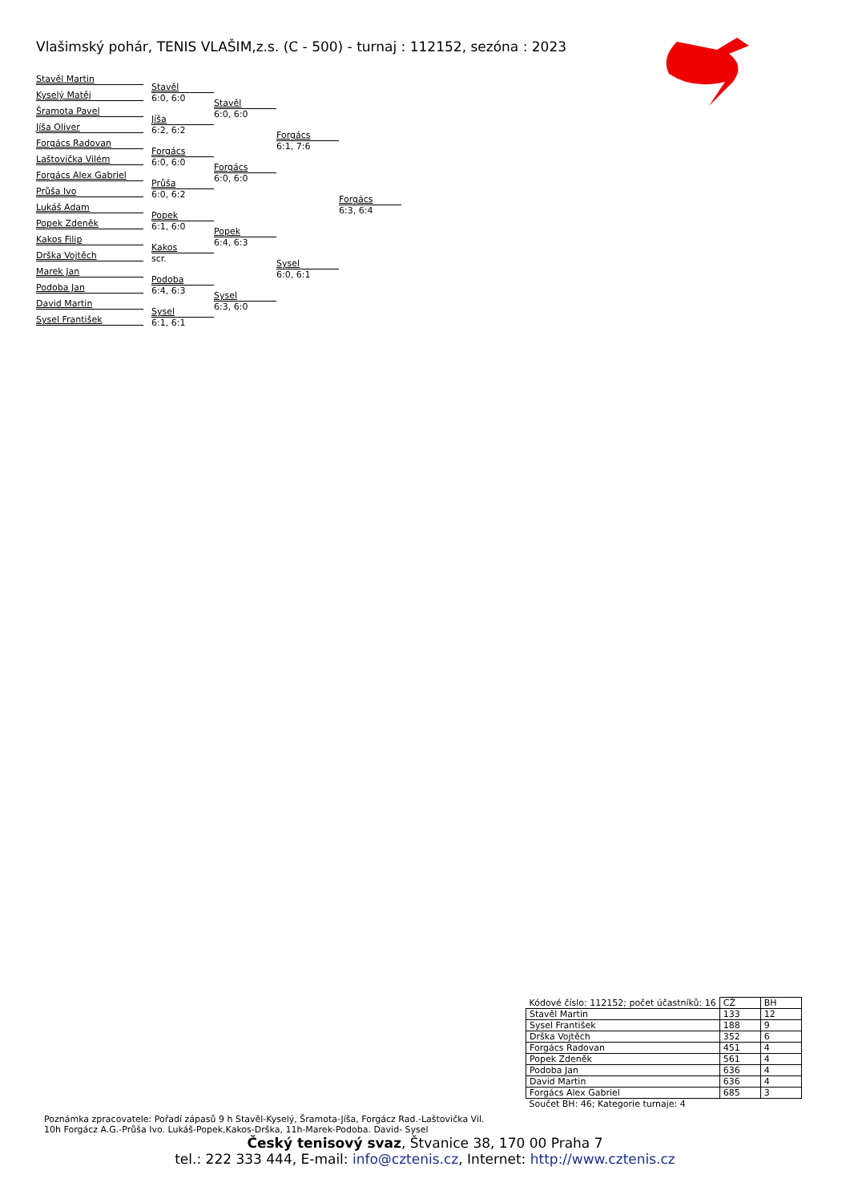Vlašimský pohár, TENIS VLAŠIM,z.s. (C - 500) - turnaj : 112152, sezóna : 2023
Stavěl Martin
Kyselý Matěj
Šramota Pavel
Jíša Oliver
Forgács Radovan
Laštovička Vilém
Forgács Alex Gabriel
Průša Ivo
Lukáš Adam
Popek Zdeněk
Kakos Filip
Drška Vojtěch
Marek Jan
Podoba Jan
David Martin
Sysel František
Stavěl
6:0, 6:0
Jíša
6:2, 6:2
Forgács
6:0, 6:0
Průša
6:0, 6:2
Popek
6:1, 6:0
Kakos
scr.
Podoba
6:4, 6:3
Sysel
6:1, 6:1
Stavěl
6:0, 6:0
Forgács
6:0, 6:0
Popek
6:4, 6:3
Sysel
6:3, 6:0
Forgács
6:1, 7:6
Sysel
6:0, 6:1
Forgács
6:3, 6:4
| Kódové číslo: 112152; počet účastníků: 16 | CŽ | BH |
| Stavěl Martin | 133 | 12 |
| Sysel František | 188 | 9 |
| Drška Vojtěch | 352 | 6 |
| Forgács Radovan | 451 | 4 |
| Popek Zdeněk | 561 | 4 |
| Podoba Jan | 636 | 4 |
| David Martin | 636 | 4 |
| Forgács Alex Gabriel | 685 | 3 |
| Součet BH: 46; Kategorie turnaje: 4 | | |
Poznámka zpracovatele: Pořadí zápasů 9 h Stavěl-Kyselý, Šramota-Jíša, Forgácz Rad.-Laštovička Vil.
10h Forgácz A.G.-Průša Ivo. Lukáš-Popek,Kakos-Drška, 11h-Marek-Podoba. David- Sysel
Český tenisový svaz, Štvanice 38, 170 00 Praha 7
tel.: 222 333 444, E-mail: info@cztenis.cz, Internet: http://www.cztenis.cz